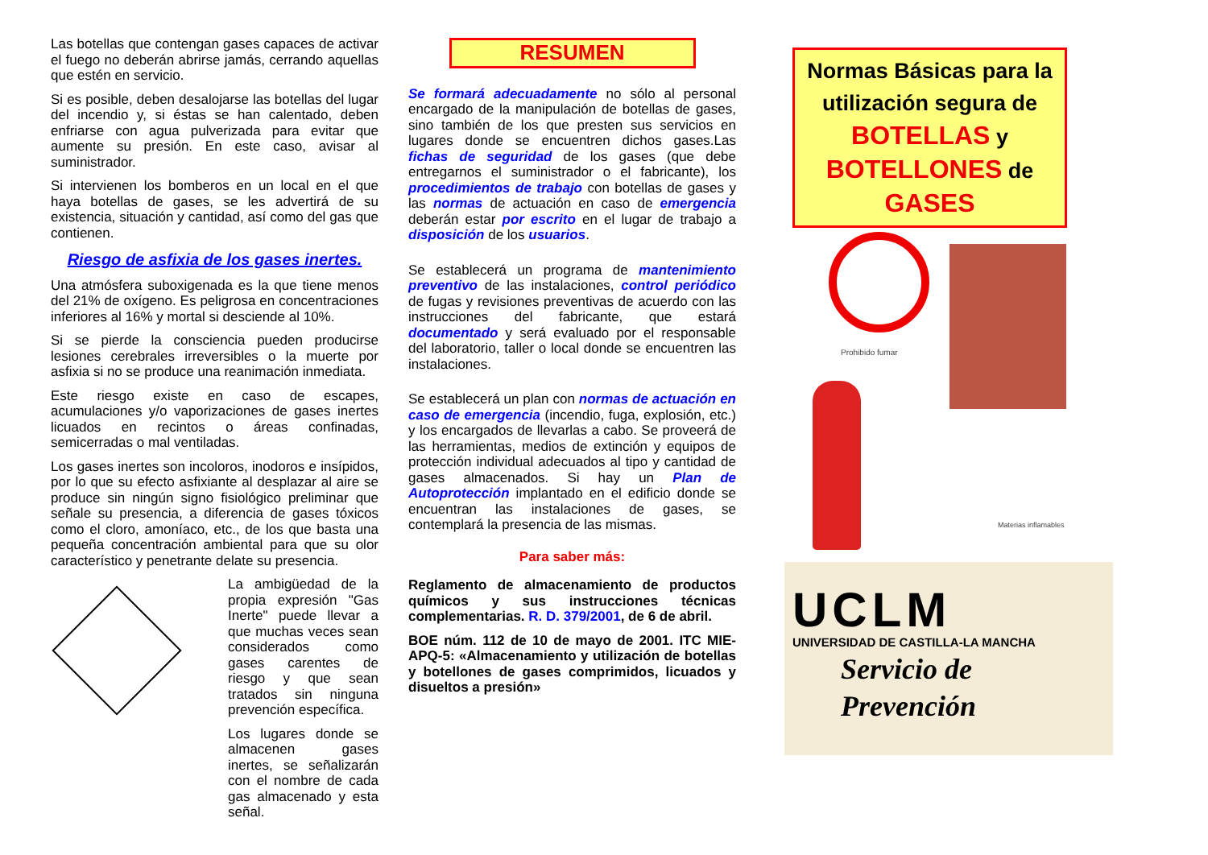Las botellas que contengan gases capaces de activar el fuego no deberán abrirse jamás, cerrando aquellas que estén en servicio.
Si es posible, deben desalojarse las botellas del lugar del incendio y, si éstas se han calentado, deben enfriarse con agua pulverizada para evitar que aumente su presión. En este caso, avisar al suministrador.
Si intervienen los bomberos en un local en el que haya botellas de gases, se les advertirá de su existencia, situación y cantidad, así como del gas que contienen.
Riesgo de asfixia de los gases inertes.
Una atmósfera suboxigenada es la que tiene menos del 21% de oxígeno. Es peligrosa en concentraciones inferiores al 16% y mortal si desciende al 10%.
Si se pierde la consciencia pueden producirse lesiones cerebrales irreversibles o la muerte por asfixia si no se produce una reanimación inmediata.
Este riesgo existe en caso de escapes, acumulaciones y/o vaporizaciones de gases inertes licuados en recintos o áreas confinadas, semicerradas o mal ventiladas.
Los gases inertes son incoloros, inodoros e insípidos, por lo que su efecto asfixiante al desplazar al aire se produce sin ningún signo fisiológico preliminar que señale su presencia, a diferencia de gases tóxicos como el cloro, amoníaco, etc., de los que basta una pequeña concentración ambiental para que su olor característico y penetrante delate su presencia.
La ambigüedad de la propia expresión "Gas Inerte" puede llevar a que muchas veces sean considerados como gases carentes de riesgo y que sean tratados sin ninguna prevención específica.
Los lugares donde se almacenen gases inertes, se señalizarán con el nombre de cada gas almacenado y esta señal.
RESUMEN
Se formará adecuadamente no sólo al personal encargado de la manipulación de botellas de gases, sino también de los que presten sus servicios en lugares donde se encuentren dichos gases.Las fichas de seguridad de los gases (que debe entregarnos el suministrador o el fabricante), los procedimientos de trabajo con botellas de gases y las normas de actuación en caso de emergencia deberán estar por escrito en el lugar de trabajo a disposición de los usuarios.
Se establecerá un programa de mantenimiento preventivo de las instalaciones, control periódico de fugas y revisiones preventivas de acuerdo con las instrucciones del fabricante, que estará documentado y será evaluado por el responsable del laboratorio, taller o local donde se encuentren las instalaciones.
Se establecerá un plan con normas de actuación en caso de emergencia (incendio, fuga, explosión, etc.) y los encargados de llevarlas a cabo. Se proveerá de las herramientas, medios de extinción y equipos de protección individual adecuados al tipo y cantidad de gases almacenados. Si hay un Plan de Autoprotección implantado en el edificio donde se encuentran las instalaciones de gases, se contemplará la presencia de las mismas.
Para saber más:
Reglamento de almacenamiento de productos químicos y sus instrucciones técnicas complementarias. R. D. 379/2001, de 6 de abril.
BOE núm. 112 de 10 de mayo de 2001. ITC MIE-APQ-5: «Almacenamiento y utilización de botellas y botellones de gases comprimidos, licuados y disueltos a presión»
Normas Básicas para la utilización segura de BOTELLAS y BOTELLONES de GASES
Prohibido fumar
Materias inflamables
UCLM
UNIVERSIDAD DE CASTILLA-LA MANCHA
Servicio de
Prevención